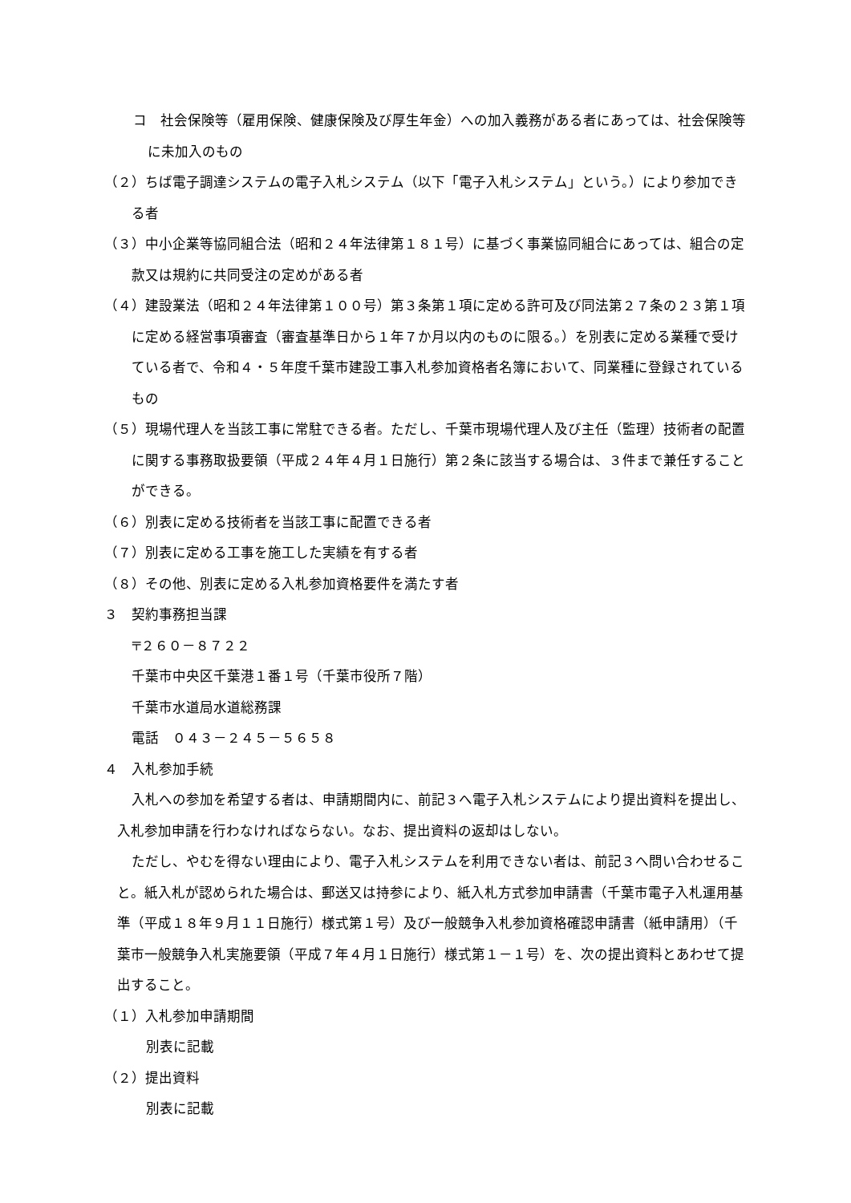コ　社会保険等（雇用保険、健康保険及び厚生年金）への加入義務がある者にあっては、社会保険等に未加入のもの
（２）ちば電子調達システムの電子入札システム（以下「電子入札システム」という。）により参加できる者
（３）中小企業等協同組合法（昭和２４年法律第１８１号）に基づく事業協同組合にあっては、組合の定款又は規約に共同受注の定めがある者
（４）建設業法（昭和２４年法律第１００号）第３条第１項に定める許可及び同法第２７条の２３第１項に定める経営事項審査（審査基準日から１年７か月以内のものに限る。）を別表に定める業種で受けている者で、令和４・５年度千葉市建設工事入札参加資格者名簿において、同業種に登録されているもの
（５）現場代理人を当該工事に常駐できる者。ただし、千葉市現場代理人及び主任（監理）技術者の配置に関する事務取扱要領（平成２４年４月１日施行）第２条に該当する場合は、３件まで兼任することができる。
（６）別表に定める技術者を当該工事に配置できる者
（７）別表に定める工事を施工した実績を有する者
（８）その他、別表に定める入札参加資格要件を満たす者
３　契約事務担当課
〒２６０－８７２２
千葉市中央区千葉港１番１号（千葉市役所７階）
千葉市水道局水道総務課
電話　０４３－２４５－５６５８
４　入札参加手続
入札への参加を希望する者は、申請期間内に、前記３へ電子入札システムにより提出資料を提出し、入札参加申請を行わなければならない。なお、提出資料の返却はしない。
ただし、やむを得ない理由により、電子入札システムを利用できない者は、前記３へ問い合わせること。紙入札が認められた場合は、郵送又は持参により、紙入札方式参加申請書（千葉市電子入札運用基準（平成１８年９月１１日施行）様式第１号）及び一般競争入札参加資格確認申請書（紙申請用）（千葉市一般競争入札実施要領（平成７年４月１日施行）様式第１－１号）を、次の提出資料とあわせて提出すること。
（１）入札参加申請期間
別表に記載
（２）提出資料
別表に記載